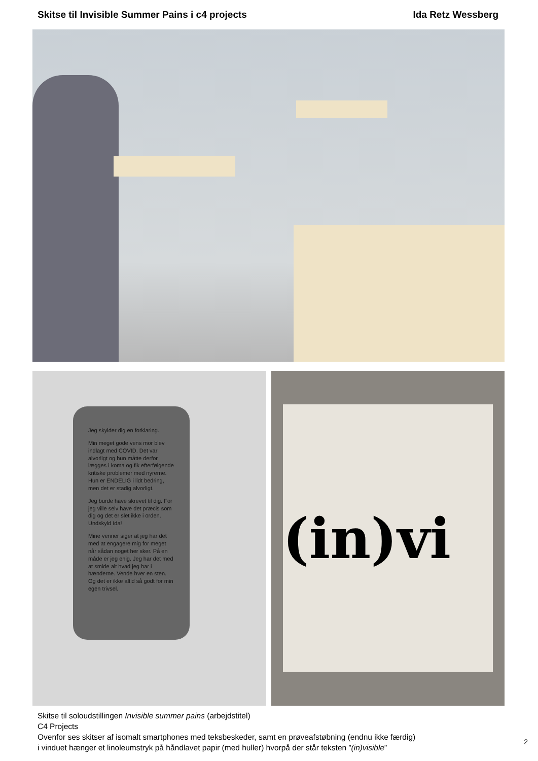Skitse til Invisible Summer Pains i c4 projects Ida Retz Wessberg
Jeg skylder dig en forklaring.
Min meget gode vens mor blev indlagt med COVID. Det var alvorligt og hun måtte derfor lægges i koma og fik efterfølgende kritiske problemer med nyrerne. Hun er ENDELIG i lidt bedring, men det er stadig alvorligt.
Jeg burde have skrevet til dig. For jeg ville selv have det præcis som dig og det er slet ikke i orden. Undskyld Ida!
Mine venner siger at jeg har det med at engagere mig for meget når sådan noget her sker. På en måde er jeg enig. Jeg har det med at smide alt hvad jeg har i hænderne. Vende hver en sten. Og det er ikke altid så godt for min egen trivsel.
(in)vi
Skitse til soloudstillingen Invisible summer pains (arbejdstitel)
C4 Projects
Ovenfor ses skitser af isomalt smartphones med teksbeskeder, samt en prøveafstøbning (endnu ikke færdig)
i vinduet hænger et linoleumstryk på håndlavet papir (med huller) hvorpå der står teksten ”(in)visible”
2